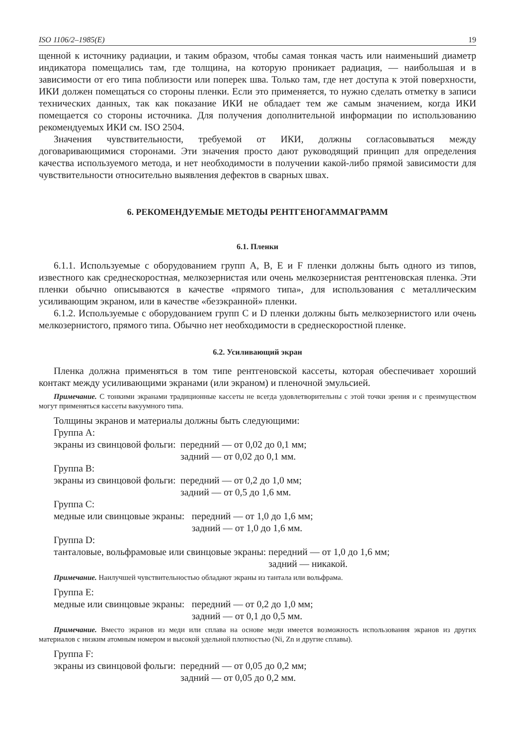ISO 1106/2–1985(E) 19
щенной к источнику радиации, и таким образом, чтобы самая тонкая часть или наименьший диаметр индикатора помещались там, где толщина, на которую проникает радиация, — наибольшая и в зависимости от его типа поблизости или поперек шва. Только там, где нет доступа к этой поверхности, ИКИ должен помещаться со стороны пленки. Если это применяется, то нужно сделать отметку в записи технических данных, так как показание ИКИ не обладает тем же самым значением, когда ИКИ помещается со стороны источника. Для получения дополнительной информации по использованию рекомендуемых ИКИ см. ISO 2504.
Значения чувствительности, требуемой от ИКИ, должны согласовываться между договаривающимися сторонами. Эти значения просто дают руководящий принцип для определения качества используемого метода, и нет необходимости в получении какой-либо прямой зависимости для чувствительности относительно выявления дефектов в сварных швах.
6. РЕКОМЕНДУЕМЫЕ МЕТОДЫ РЕНТГЕНОГАММАГРАММ
6.1. Пленки
6.1.1. Используемые с оборудованием групп А, В, Е и F пленки должны быть одного из типов, известного как среднескоростная, мелкозернистая или очень мелкозернистая рентгеновская пленка. Эти пленки обычно описываются в качестве «прямого типа», для использования с металлическим усиливающим экраном, или в качестве «безэкранной» пленки.
6.1.2. Используемые с оборудованием групп С и D пленки должны быть мелкозернистого или очень мелкозернистого, прямого типа. Обычно нет необходимости в среднескоростной пленке.
6.2. Усиливающий экран
Пленка должна применяться в том типе рентгеновской кассеты, которая обеспечивает хороший контакт между усиливающими экранами (или экраном) и пленочной эмульсией.
Примечание. С тонкими экранами традиционные кассеты не всегда удовлетворительны с этой точки зрения и с преимуществом могут применяться кассеты вакуумного типа.
Толщины экранов и материалы должны быть следующими:
Группа А:
экраны из свинцовой фольги: передний — от 0,02 до 0,1 мм;
задний — от 0,02 до 0,1 мм.
Группа В:
экраны из свинцовой фольги: передний — от 0,2 до 1,0 мм;
задний — от 0,5 до 1,6 мм.
Группа С:
медные или свинцовые экраны: передний — от 1,0 до 1,6 мм;
задний — от 1,0 до 1,6 мм.
Группа D:
танталовые, вольфрамовые или свинцовые экраны: передний — от 1,0 до 1,6 мм;
задний — никакой.
Примечание. Наилучшей чувствительностью обладают экраны из тантала или вольфрама.
Группа Е:
медные или свинцовые экраны: передний — от 0,2 до 1,0 мм;
задний — от 0,1 до 0,5 мм.
Примечание. Вместо экранов из меди или сплава на основе меди имеется возможность использования экранов из других материалов с низким атомным номером и высокой удельной плотностью (Ni, Zn и другие сплавы).
Группа F:
экраны из свинцовой фольги: передний — от 0,05 до 0,2 мм;
задний — от 0,05 до 0,2 мм.